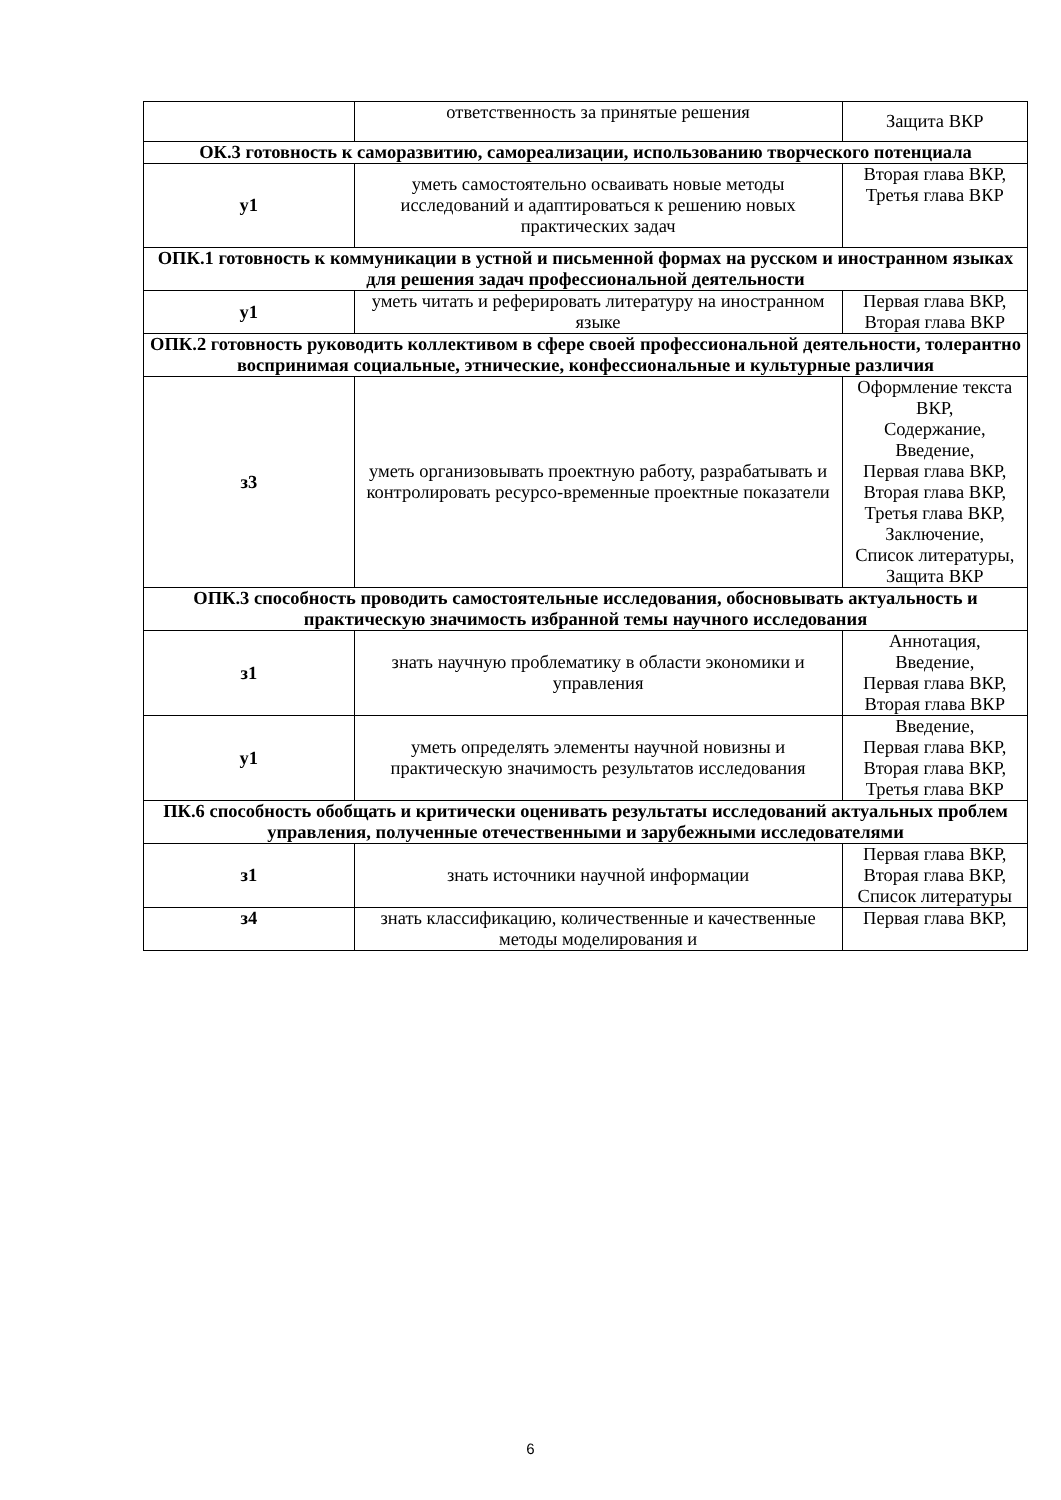| | ответственность за принятые решения | Защита ВКР |
| ОК.3 готовность к саморазвитию, самореализации, использованию творческого потенциала | | |
| у1 | уметь самостоятельно осваивать новые методы исследований и адаптироваться к решению новых практических задач | Вторая глава ВКР, Третья глава ВКР |
| ОПК.1 готовность к коммуникации в устной и письменной формах на русском и иностранном языках для решения задач профессиональной деятельности | | |
| у1 | уметь читать и реферировать литературу на иностранном языке | Первая глава ВКР, Вторая глава ВКР |
| ОПК.2 готовность руководить коллективом в сфере своей профессиональной деятельности, толерантно воспринимая социальные, этнические, конфессиональные и культурные различия | | |
| з3 | уметь организовывать проектную работу, разрабатывать и контролировать ресурсо-временные проектные показатели | Оформление текста ВКР, Содержание, Введение, Первая глава ВКР, Вторая глава ВКР, Третья глава ВКР, Заключение, Список литературы, Защита ВКР |
| ОПК.3 способность проводить самостоятельные исследования, обосновывать актуальность и практическую значимость избранной темы научного исследования | | |
| з1 | знать научную проблематику в области экономики и управления | Аннотация, Введение, Первая глава ВКР, Вторая глава ВКР |
| у1 | уметь определять элементы научной новизны и практическую значимость результатов исследования | Введение, Первая глава ВКР, Вторая глава ВКР, Третья глава ВКР |
| ПК.6 способность обобщать и критически оценивать результаты исследований актуальных проблем управления, полученные отечественными и зарубежными исследователями | | |
| з1 | знать источники научной информации | Первая глава ВКР, Вторая глава ВКР, Список литературы |
| з4 | знать классификацию, количественные и качественные методы моделирования и | Первая глава ВКР, |
6